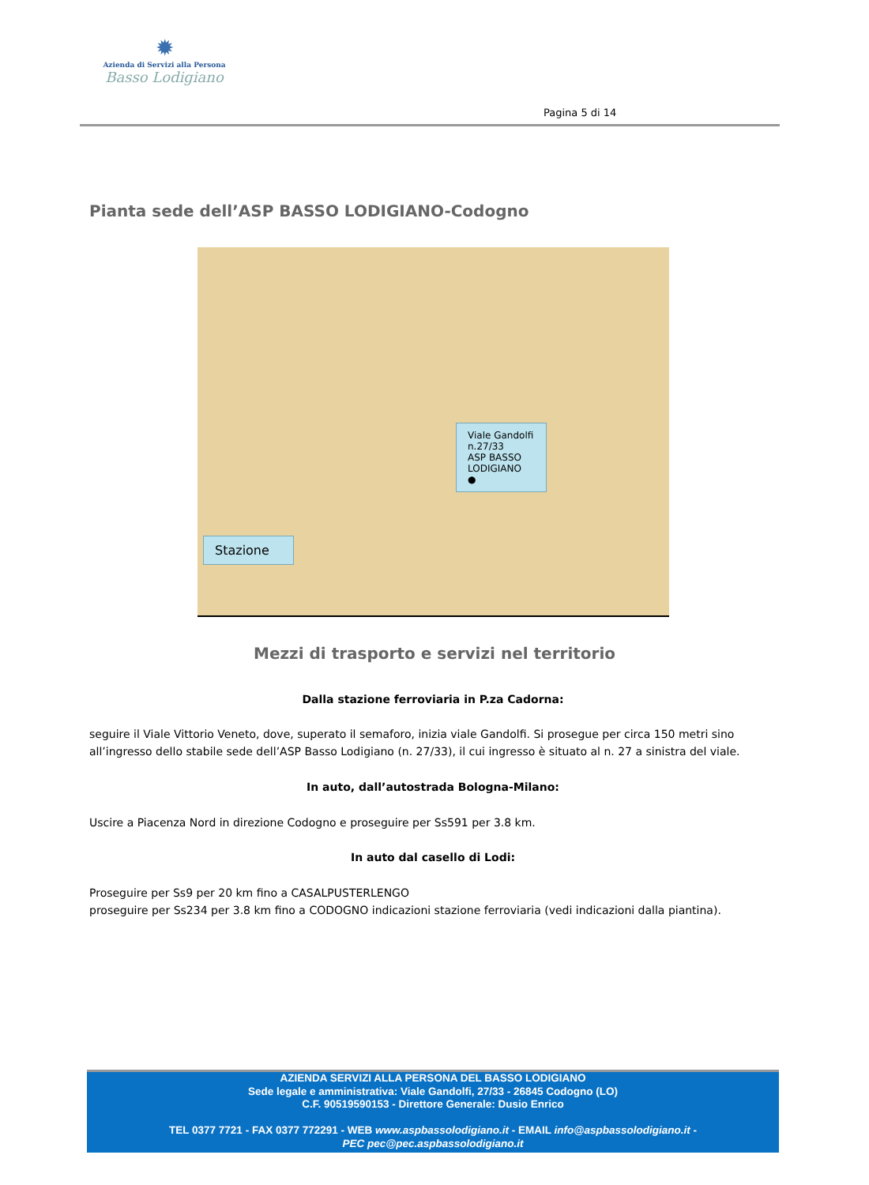✹
Azienda di Servizi alla Persona
Basso Lodigiano
Pagina 5 di 14
Pianta sede dell’ASP BASSO LODIGIANO-Codogno
Viale Gandolfi n.27/33
ASP BASSO LODIGIANO
●
Stazione
Mezzi di trasporto e servizi nel territorio
Dalla stazione ferroviaria in P.za Cadorna:
seguire il Viale Vittorio Veneto, dove, superato il semaforo, inizia viale Gandolfi. Si prosegue per circa 150 metri sino all’ingresso dello stabile sede dell’ASP Basso Lodigiano (n. 27/33), il cui ingresso è situato al n. 27 a sinistra del viale.
In auto, dall’autostrada Bologna-Milano:
Uscire a Piacenza Nord in direzione Codogno e proseguire per Ss591 per 3.8 km.
In auto dal casello di Lodi:
Proseguire per Ss9 per 20 km fino a CASALPUSTERLENGO
proseguire per Ss234 per 3.8 km fino a CODOGNO indicazioni stazione ferroviaria (vedi indicazioni dalla piantina).
AZIENDA SERVIZI ALLA PERSONA DEL BASSO LODIGIANO
Sede legale e amministrativa: Viale Gandolfi, 27/33 - 26845 Codogno (LO)
C.F. 90519590153 - Direttore Generale: Dusio Enrico
TEL 0377 7721 - FAX 0377 772291 - WEB www.aspbassolodigiano.it - EMAIL info@aspbassolodigiano.it -
PEC pec@pec.aspbassolodigiano.it